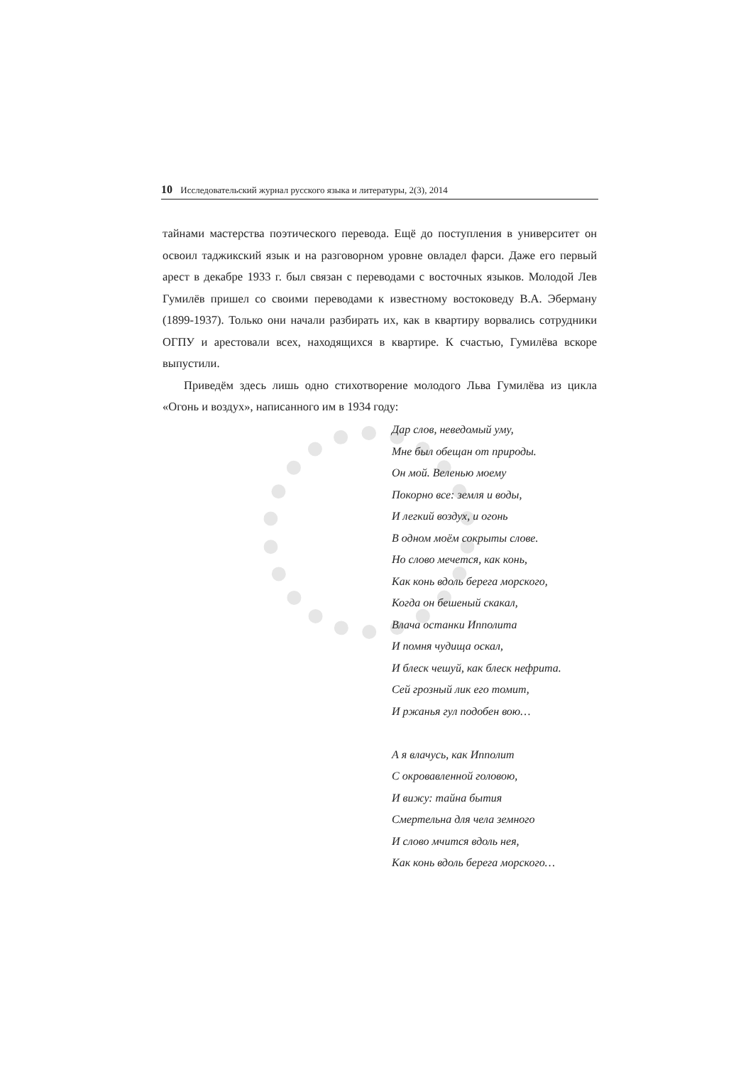10 Исследовательский журнал русского языка и литературы, 2(3), 2014
тайнами мастерства поэтического перевода. Ещё до поступления в университет он освоил таджикский язык и на разговорном уровне овладел фарси. Даже его первый арест в декабре 1933 г. был связан с переводами с восточных языков. Молодой Лев Гумилёв пришел со своими переводами к известному востоковеду В.А. Эберману (1899-1937). Только они начали разбирать их, как в квартиру ворвались сотрудники ОГПУ и арестовали всех, находящихся в квартире. К счастью, Гумилёва вскоре выпустили.
Приведём здесь лишь одно стихотворение молодого Льва Гумилёва из цикла «Огонь и воздух», написанного им в 1934 году:
Дар слов, неведомый уму,
Мне был обещан от природы.
Он мой. Веленью моему
Покорно все: земля и воды,
И легкий воздух, и огонь
В одном моём сокрыты слове.
Но слово мечется, как конь,
Как конь вдоль берега морского,
Когда он бешеный скакал,
Влача останки Ипполита
И помня чудища оскал,
И блеск чешуй, как блеск нефрита.
Сей грозный лик его томит,
И ржанья гул подобен вою…
А я влачусь, как Ипполит
С окровавленной головою,
И вижу: тайна бытия
Смертельна для чела земного
И слово мчится вдоль нея,
Как конь вдоль берега морского…